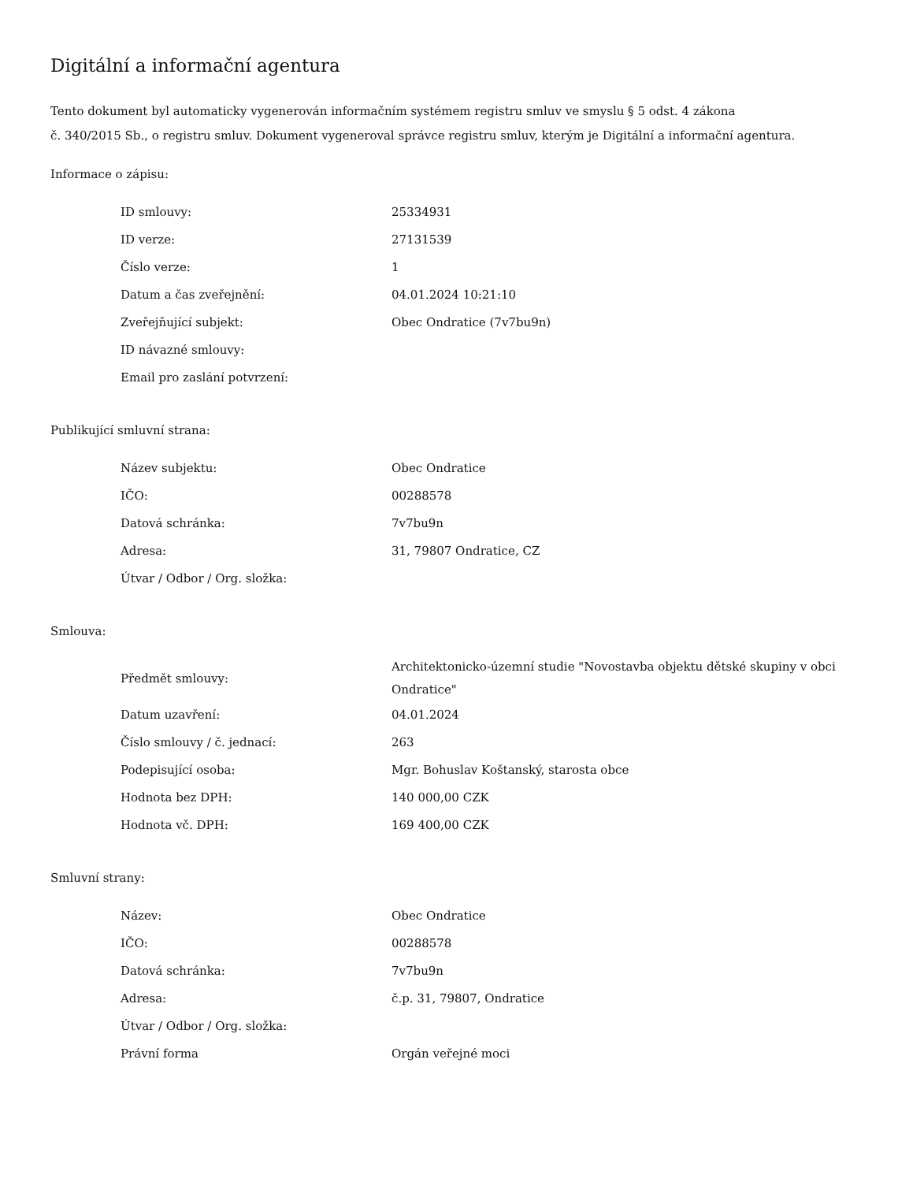Digitální a informační agentura
Tento dokument byl automaticky vygenerován informačním systémem registru smluv ve smyslu § 5 odst. 4 zákona
č. 340/2015 Sb., o registru smluv. Dokument vygeneroval správce registru smluv, kterým je Digitální a informační agentura.
Informace o zápisu:
| ID smlouvy: | 25334931 |
| ID verze: | 27131539 |
| Číslo verze: | 1 |
| Datum a čas zveřejnění: | 04.01.2024 10:21:10 |
| Zveřejňující subjekt: | Obec Ondratice (7v7bu9n) |
| ID návazné smlouvy: | |
| Email pro zaslání potvrzení: | |
Publikující smluvní strana:
| Název subjektu: | Obec Ondratice |
| IČO: | 00288578 |
| Datová schránka: | 7v7bu9n |
| Adresa: | 31, 79807 Ondratice, CZ |
| Útvar / Odbor / Org. složka: | |
Smlouva:
| Předmět smlouvy: | Architektonicko-územní studie "Novostavba objektu dětské skupiny v obci Ondratice" |
| Datum uzavření: | 04.01.2024 |
| Číslo smlouvy / č. jednací: | 263 |
| Podepisující osoba: | Mgr. Bohuslav Koštanský, starosta obce |
| Hodnota bez DPH: | 140 000,00 CZK |
| Hodnota vč. DPH: | 169 400,00 CZK |
Smluvní strany:
| Název: | Obec Ondratice |
| IČO: | 00288578 |
| Datová schránka: | 7v7bu9n |
| Adresa: | č.p. 31, 79807, Ondratice |
| Útvar / Odbor / Org. složka: | |
| Právní forma | Orgán veřejné moci |